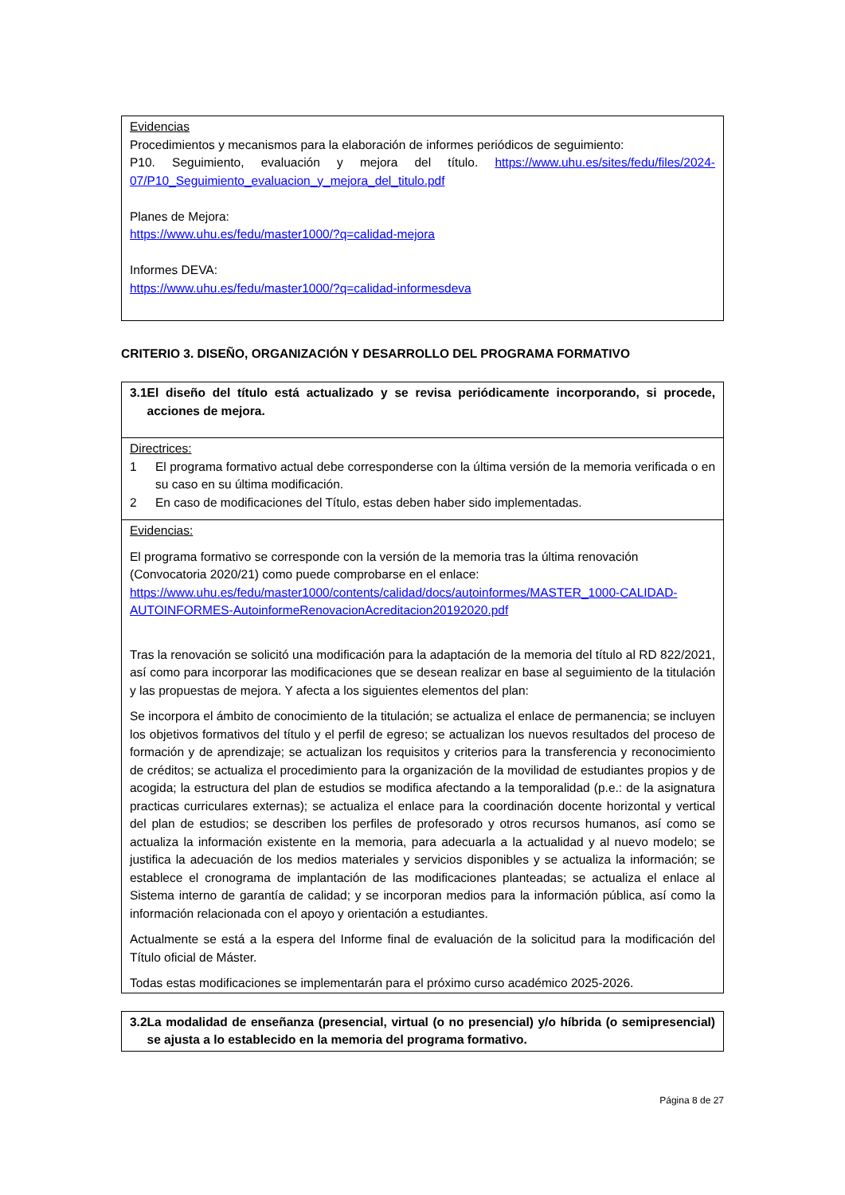Evidencias
Procedimientos y mecanismos para la elaboración de informes periódicos de seguimiento:
P10. Seguimiento, evaluación y mejora del título. https://www.uhu.es/sites/fedu/files/2024-07/P10_Seguimiento_evaluacion_y_mejora_del_titulo.pdf
Planes de Mejora:
https://www.uhu.es/fedu/master1000/?q=calidad-mejora
Informes DEVA:
https://www.uhu.es/fedu/master1000/?q=calidad-informesdeva
CRITERIO 3. DISEÑO, ORGANIZACIÓN Y DESARROLLO DEL PROGRAMA FORMATIVO
3.1 El diseño del título está actualizado y se revisa periódicamente incorporando, si procede, acciones de mejora.
Directrices:
1 El programa formativo actual debe corresponderse con la última versión de la memoria verificada o en su caso en su última modificación.
2 En caso de modificaciones del Título, estas deben haber sido implementadas.
Evidencias:
El programa formativo se corresponde con la versión de la memoria tras la última renovación (Convocatoria 2020/21) como puede comprobarse en el enlace: https://www.uhu.es/fedu/master1000/contents/calidad/docs/autoinformes/MASTER_1000-CALIDAD-AUTOINFORMES-AutoinformeRenovacionAcreditacion20192020.pdf
Tras la renovación se solicitó una modificación para la adaptación de la memoria del título al RD 822/2021, así como para incorporar las modificaciones que se desean realizar en base al seguimiento de la titulación y las propuestas de mejora. Y afecta a los siguientes elementos del plan:
Se incorpora el ámbito de conocimiento de la titulación; se actualiza el enlace de permanencia; se incluyen los objetivos formativos del título y el perfil de egreso; se actualizan los nuevos resultados del proceso de formación y de aprendizaje; se actualizan los requisitos y criterios para la transferencia y reconocimiento de créditos; se actualiza el procedimiento para la organización de la movilidad de estudiantes propios y de acogida; la estructura del plan de estudios se modifica afectando a la temporalidad (p.e.: de la asignatura practicas curriculares externas); se actualiza el enlace para la coordinación docente horizontal y vertical del plan de estudios; se describen los perfiles de profesorado y otros recursos humanos, así como se actualiza la información existente en la memoria, para adecuarla a la actualidad y al nuevo modelo; se justifica la adecuación de los medios materiales y servicios disponibles y se actualiza la información; se establece el cronograma de implantación de las modificaciones planteadas; se actualiza el enlace al Sistema interno de garantía de calidad; y se incorporan medios para la información pública, así como la información relacionada con el apoyo y orientación a estudiantes.
Actualmente se está a la espera del Informe final de evaluación de la solicitud para la modificación del Título oficial de Máster.
Todas estas modificaciones se implementarán para el próximo curso académico 2025-2026.
3.2 La modalidad de enseñanza (presencial, virtual (o no presencial) y/o híbrida (o semipresencial) se ajusta a lo establecido en la memoria del programa formativo.
Página 8 de 27